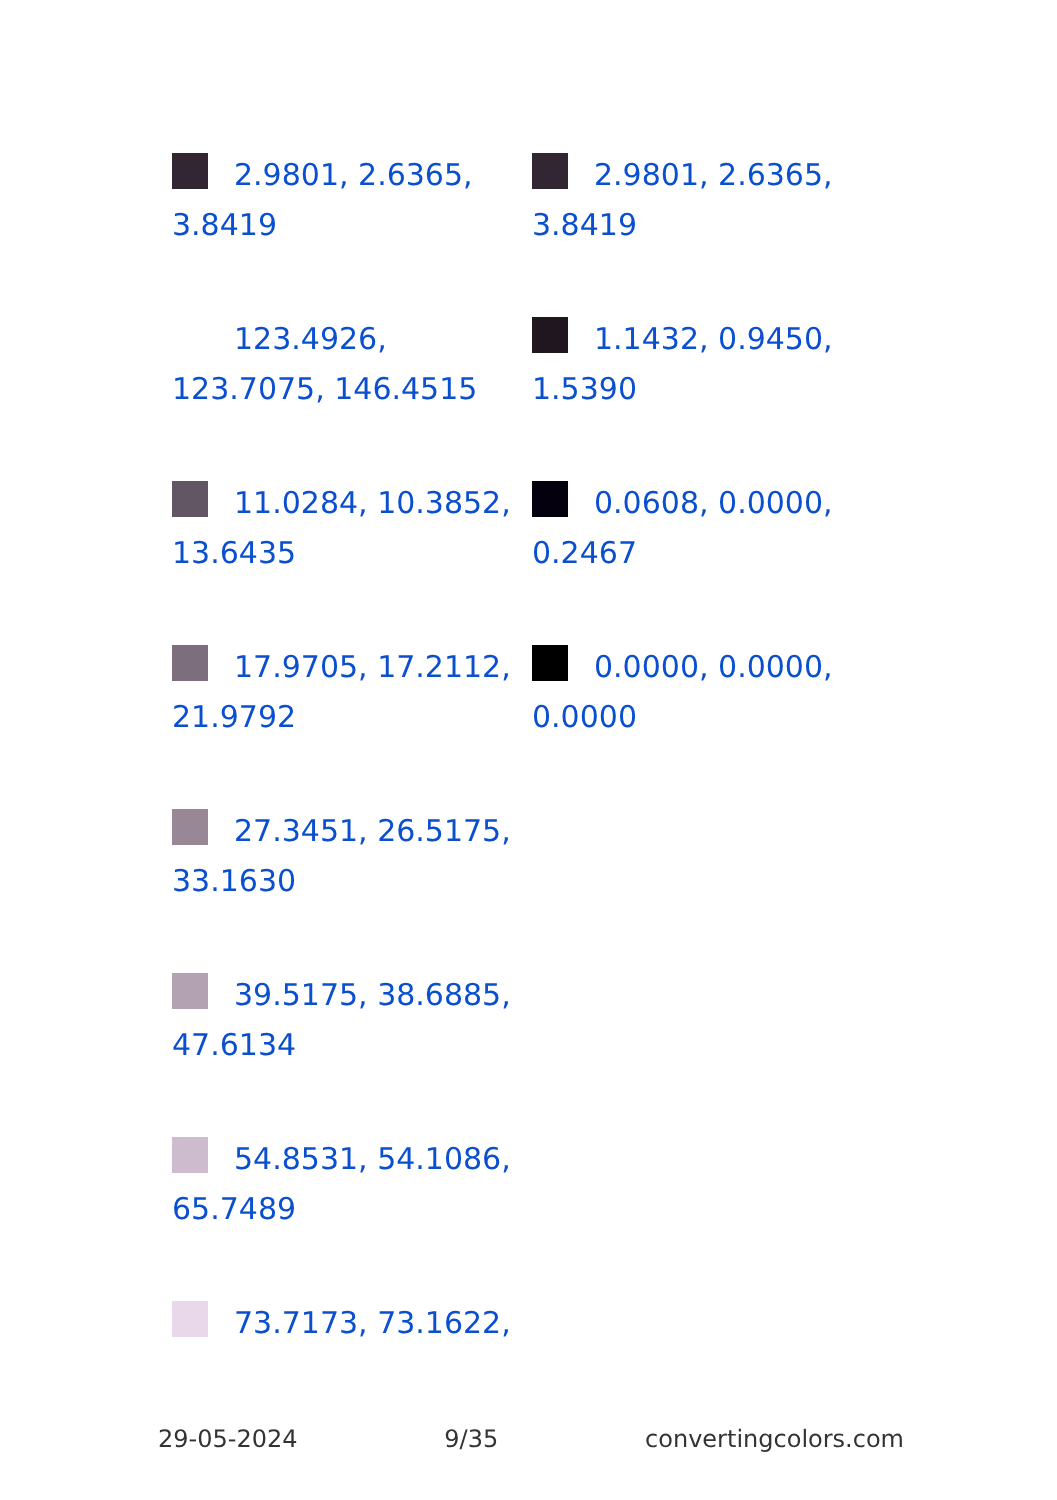2.9801, 2.6365,
3.8419
123.4926,
123.7075, 146.4515
11.0284, 10.3852,
13.6435
17.9705, 17.2112,
21.9792
27.3451, 26.5175,
33.1630
39.5175, 38.6885,
47.6134
54.8531, 54.1086,
65.7489
73.7173, 73.1622,
2.9801, 2.6365,
3.8419
1.1432, 0.9450,
1.5390
0.0608, 0.0000,
0.2467
0.0000, 0.0000,
0.0000
29-05-2024 9/35 convertingcolors.com